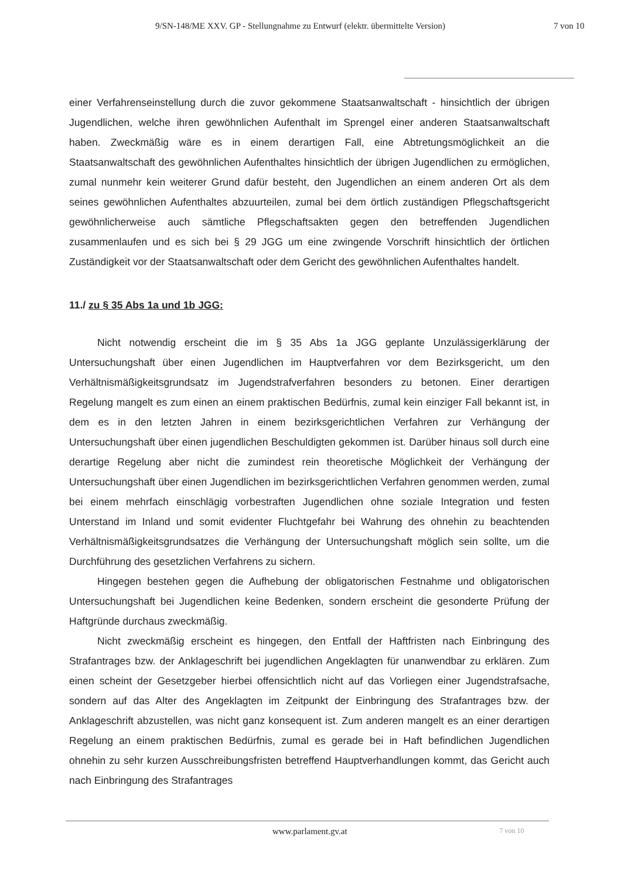9/SN-148/ME XXV. GP - Stellungnahme zu Entwurf (elektr. übermittelte Version) 7 von 10
einer Verfahrenseinstellung durch die zuvor gekommene Staatsanwaltschaft - hinsichtlich der übrigen Jugendlichen, welche ihren gewöhnlichen Aufenthalt im Sprengel einer anderen Staatsanwaltschaft haben. Zweckmäßig wäre es in einem derartigen Fall, eine Abtretungsmöglichkeit an die Staatsanwaltschaft des gewöhnlichen Aufenthaltes hinsichtlich der übrigen Jugendlichen zu ermöglichen, zumal nunmehr kein weiterer Grund dafür besteht, den Jugendlichen an einem anderen Ort als dem seines gewöhnlichen Aufenthaltes abzuurteilen, zumal bei dem örtlich zuständigen Pflegschaftsgericht gewöhnlicherweise auch sämtliche Pflegschaftsakten gegen den betreffenden Jugendlichen zusammenlaufen und es sich bei § 29 JGG um eine zwingende Vorschrift hinsichtlich der örtlichen Zuständigkeit vor der Staatsanwaltschaft oder dem Gericht des gewöhnlichen Aufenthaltes handelt.
11./ zu § 35 Abs 1a und 1b JGG:
Nicht notwendig erscheint die im § 35 Abs 1a JGG geplante Unzulässigerklärung der Untersuchungshaft über einen Jugendlichen im Hauptverfahren vor dem Bezirksgericht, um den Verhältnismäßigkeitsgrundsatz im Jugendstrafverfahren besonders zu betonen. Einer derartigen Regelung mangelt es zum einen an einem praktischen Bedürfnis, zumal kein einziger Fall bekannt ist, in dem es in den letzten Jahren in einem bezirksgerichtlichen Verfahren zur Verhängung der Untersuchungshaft über einen jugendlichen Beschuldigten gekommen ist. Darüber hinaus soll durch eine derartige Regelung aber nicht die zumindest rein theoretische Möglichkeit der Verhängung der Untersuchungshaft über einen Jugendlichen im bezirksgerichtlichen Verfahren genommen werden, zumal bei einem mehrfach einschlägig vorbestraften Jugendlichen ohne soziale Integration und festen Unterstand im Inland und somit evidenter Fluchtgefahr bei Wahrung des ohnehin zu beachtenden Verhältnismäßigkeitsgrundsatzes die Verhängung der Untersuchungshaft möglich sein sollte, um die Durchführung des gesetzlichen Verfahrens zu sichern.
Hingegen bestehen gegen die Aufhebung der obligatorischen Festnahme und obligatorischen Untersuchungshaft bei Jugendlichen keine Bedenken, sondern erscheint die gesonderte Prüfung der Haftgründe durchaus zweckmäßig.
Nicht zweckmäßig erscheint es hingegen, den Entfall der Haftfristen nach Einbringung des Strafantrages bzw. der Anklageschrift bei jugendlichen Angeklagten für unanwendbar zu erklären. Zum einen scheint der Gesetzgeber hierbei offensichtlich nicht auf das Vorliegen einer Jugendstrafsache, sondern auf das Alter des Angeklagten im Zeitpunkt der Einbringung des Strafantrages bzw. der Anklageschrift abzustellen, was nicht ganz konsequent ist. Zum anderen mangelt es an einer derartigen Regelung an einem praktischen Bedürfnis, zumal es gerade bei in Haft befindlichen Jugendlichen ohnehin zu sehr kurzen Ausschreibungsfristen betreffend Hauptverhandlungen kommt, das Gericht auch nach Einbringung des Strafantrages
www.parlament.gv.at 7 von 10